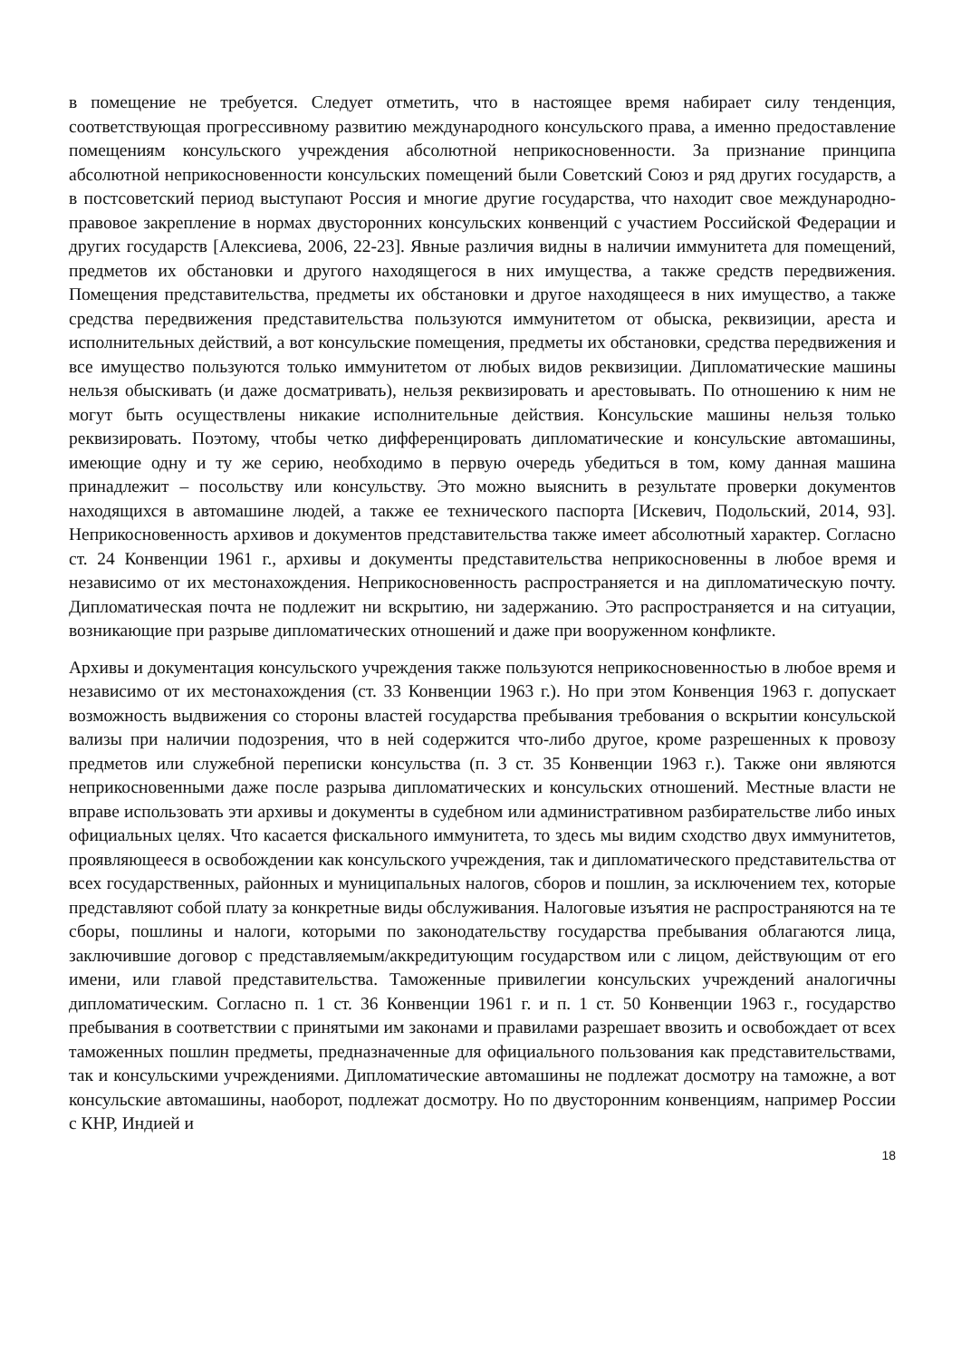в помещение не требуется. Следует отметить, что в настоящее время набирает силу тенденция, соответствующая прогрессивному развитию международного консульского права, а именно предоставление помещениям консульского учреждения абсолютной неприкосновенности. За признание принципа абсолютной неприкосновенности консульских помещений были Советский Союз и ряд других государств, а в постсоветский период выступают Россия и многие другие государства, что находит свое международно-правовое закрепление в нормах двусторонних консульских конвенций с участием Российской Федерации и других государств [Алексиева, 2006, 22-23]. Явные различия видны в наличии иммунитета для помещений, предметов их обстановки и другого находящегося в них имущества, а также средств передвижения. Помещения представительства, предметы их обстановки и другое находящееся в них имущество, а также средства передвижения представительства пользуются иммунитетом от обыска, реквизиции, ареста и исполнительных действий, а вот консульские помещения, предметы их обстановки, средства передвижения и все имущество пользуются только иммунитетом от любых видов реквизиции. Дипломатические машины нельзя обыскивать (и даже досматривать), нельзя реквизировать и арестовывать. По отношению к ним не могут быть осуществлены никакие исполнительные действия. Консульские машины нельзя только реквизировать. Поэтому, чтобы четко дифференцировать дипломатические и консульские автомашины, имеющие одну и ту же серию, необходимо в первую очередь убедиться в том, кому данная машина принадлежит – посольству или консульству. Это можно выяснить в результате проверки документов находящихся в автомашине людей, а также ее технического паспорта [Искевич, Подольский, 2014, 93]. Неприкосновенность архивов и документов представительства также имеет абсолютный характер. Согласно ст. 24 Конвенции 1961 г., архивы и документы представительства неприкосновенны в любое время и независимо от их местонахождения. Неприкосновенность распространяется и на дипломатическую почту. Дипломатическая почта не подлежит ни вскрытию, ни задержанию. Это распространяется и на ситуации, возникающие при разрыве дипломатических отношений и даже при вооруженном конфликте.
Архивы и документация консульского учреждения также пользуются неприкосновенностью в любое время и независимо от их местонахождения (ст. 33 Конвенции 1963 г.). Но при этом Конвенция 1963 г. допускает возможность выдвижения со стороны властей государства пребывания требования о вскрытии консульской вализы при наличии подозрения, что в ней содержится что-либо другое, кроме разрешенных к провозу предметов или служебной переписки консульства (п. 3 ст. 35 Конвенции 1963 г.). Также они являются неприкосновенными даже после разрыва дипломатических и консульских отношений. Местные власти не вправе использовать эти архивы и документы в судебном или административном разбирательстве либо иных официальных целях. Что касается фискального иммунитета, то здесь мы видим сходство двух иммунитетов, проявляющееся в освобождении как консульского учреждения, так и дипломатического представительства от всех государственных, районных и муниципальных налогов, сборов и пошлин, за исключением тех, которые представляют собой плату за конкретные виды обслуживания. Налоговые изъятия не распространяются на те сборы, пошлины и налоги, которыми по законодательству государства пребывания облагаются лица, заключившие договор с представляемым/аккредитующим государством или с лицом, действующим от его имени, или главой представительства. Таможенные привилегии консульских учреждений аналогичны дипломатическим. Согласно п. 1 ст. 36 Конвенции 1961 г. и п. 1 ст. 50 Конвенции 1963 г., государство пребывания в соответствии с принятыми им законами и правилами разрешает ввозить и освобождает от всех таможенных пошлин предметы, предназначенные для официального пользования как представительствами, так и консульскими учреждениями. Дипломатические автомашины не подлежат досмотру на таможне, а вот консульские автомашины, наоборот, подлежат досмотру. Но по двусторонним конвенциям, например России с КНР, Индией и
18